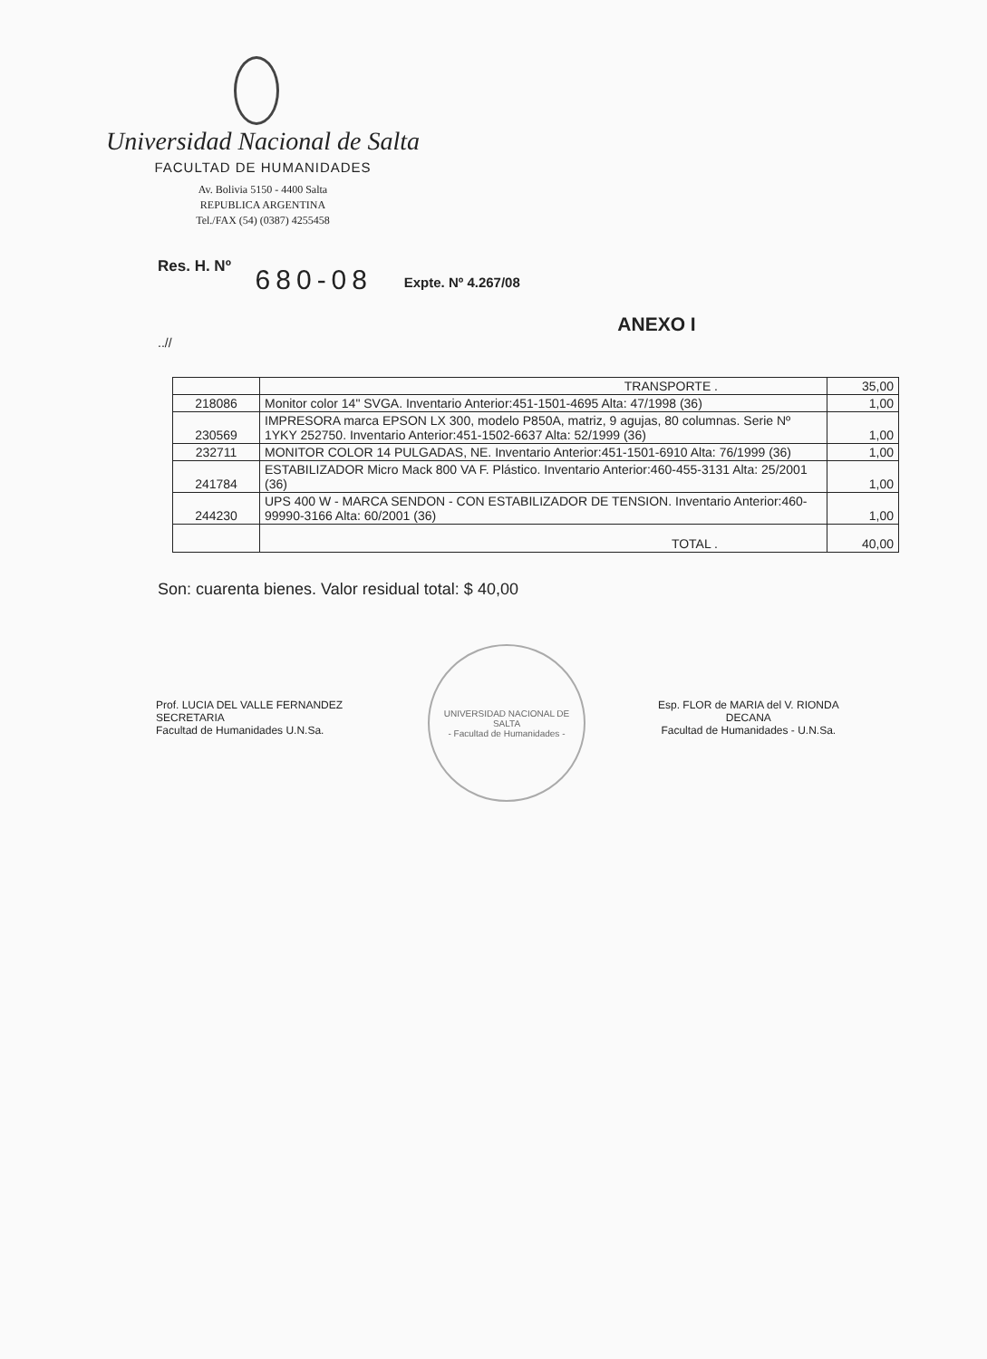Universidad Nacional de Salta
FACULTAD DE HUMANIDADES
Av. Bolivia 5150 - 4400 Salta
REPUBLICA ARGENTINA
Tel./FAX (54) (0387) 4255458
Res. H. Nº 680-08 Expte. Nº 4.267/08
ANEXO I
..//
| | TRANSPORTE . | 35,00 |
| 218086 | Monitor color 14" SVGA. Inventario Anterior:451-1501-4695 Alta: 47/1998 (36) | 1,00 |
| 230569 | IMPRESORA marca EPSON LX 300, modelo P850A, matriz, 9 agujas, 80 columnas. Serie Nº 1YKY 252750. Inventario Anterior:451-1502-6637 Alta: 52/1999 (36) | 1,00 |
| 232711 | MONITOR COLOR 14 PULGADAS, NE. Inventario Anterior:451-1501-6910 Alta: 76/1999 (36) | 1,00 |
| 241784 | ESTABILIZADOR Micro Mack 800 VA F. Plástico. Inventario Anterior:460-455-3131 Alta: 25/2001 (36) | 1,00 |
| 244230 | UPS 400 W - MARCA SENDON - CON ESTABILIZADOR DE TENSION. Inventario Anterior:460-99990-3166 Alta: 60/2001 (36) | 1,00 |
| | TOTAL . | 40,00 |
Son: cuarenta bienes. Valor residual total: $ 40,00
Prof. LUCIA DEL VALLE FERNANDEZ
SECRETARIA
Facultad de Humanidades U.N.Sa.
UNIVERSIDAD NACIONAL DE SALTA
- Facultad de Humanidades -
Esp. FLOR de MARIA del V. RIONDA
DECANA
Facultad de Humanidades - U.N.Sa.